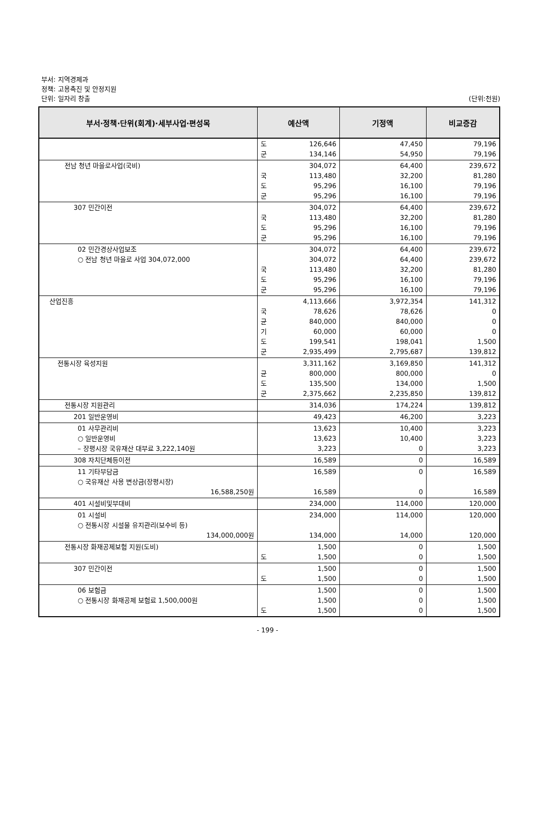부서: 지역경제과
정책: 고용촉진 및 안정지원
단위: 일자리 창출
(단위:천원)
| 부서·정책·단위(회계)·세부사업·편성목 | 예산액 | 기정액 | 비교증감 |
| --- | --- | --- | --- |
| | 도 군 126,646 134,146 | 47,450 54,950 | 79,196 79,196 |
| 전남 청년 마을로사업(국비) | 국 도 군 304,072 113,480 95,296 95,296 | 64,400 32,200 16,100 16,100 | 239,672 81,280 79,196 79,196 |
| 307 민간이전 | 국 도 군 304,072 113,480 95,296 95,296 | 64,400 32,200 16,100 16,100 | 239,672 81,280 79,196 79,196 |
| 02 민간경상사업보조 ○ 전남 청년 마을로 사업 304,072,000 | 국 도 군 304,072 304,072 113,480 95,296 95,296 | 64,400 64,400 32,200 16,100 16,100 | 239,672 239,672 81,280 79,196 79,196 |
| 산업진흥 | 국 균 기 도 군 4,113,666 78,626 840,000 60,000 199,541 2,935,499 | 3,972,354 78,626 840,000 60,000 198,041 2,795,687 | 141,312 0 0 0 1,500 139,812 |
| 전통시장 육성지원 | 균 도 군 3,311,162 800,000 135,500 2,375,662 | 3,169,850 800,000 134,000 2,235,850 | 141,312 0 1,500 139,812 |
| 전통시장 지원관리 | 314,036 | 174,224 | 139,812 |
| 201 일반운영비 | 49,423 | 46,200 | 3,223 |
| 01 사무관리비 ○ 일반운영비 – 장평시장 국유재산 대부료 3,222,140원 | 13,623 13,623 3,223 | 10,400 10,400 0 | 3,223 3,223 3,223 |
| 308 자치단체등이전 | 16,589 | 0 | 16,589 |
| 11 기타부담금 ○ 국유재산 사용 변상금(장평시장) 16,588,250원 | 16,589 16,589 | 0 0 | 16,589 16,589 |
| 401 시설비및부대비 | 234,000 | 114,000 | 120,000 |
| 01 시설비 ○ 전통시장 시설물 유지관리(보수비 등) 134,000,000원 | 234,000 134,000 | 114,000 14,000 | 120,000 120,000 |
| 전통시장 화재공제보험 지원(도비) | 도 1,500 1,500 | 0 0 | 1,500 1,500 |
| 307 민간이전 | 도 1,500 1,500 | 0 0 | 1,500 1,500 |
| 06 보험금 ○ 전통시장 화재공제 보험료 1,500,000원 | 도 1,500 1,500 1,500 | 0 0 0 | 1,500 1,500 1,500 |
- 199 -